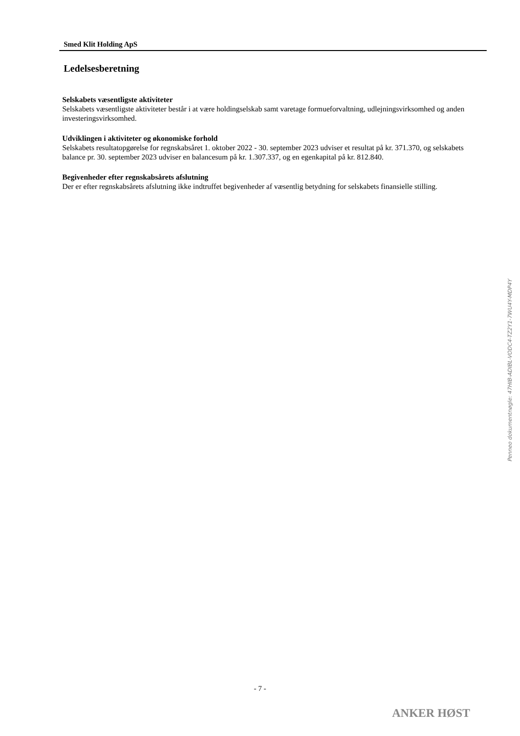Smed Klit Holding ApS
Ledelsesberetning
Selskabets væsentligste aktiviteter
Selskabets væsentligste aktiviteter består i at være holdingselskab samt varetage formueforvaltning, udlejningsvirksomhed og anden investeringsvirksomhed.
Udviklingen i aktiviteter og økonomiske forhold
Selskabets resultatopgørelse for regnskabsåret 1. oktober 2022 - 30. september 2023 udviser et resultat på kr. 371.370, og selskabets balance pr. 30. september 2023 udviser en balancesum på kr. 1.307.337, og en egenkapital på kr. 812.840.
Begivenheder efter regnskabsårets afslutning
Der er efter regnskabsårets afslutning ikke indtruffet begivenheder af væsentlig betydning for selskabets finansielle stilling.
Penneo dokumentnøgle: 47HIB-ADIBL-VODC4-TZ2Y1-7WU4Y-MDP4Y
- 7 -
ANKER HØST